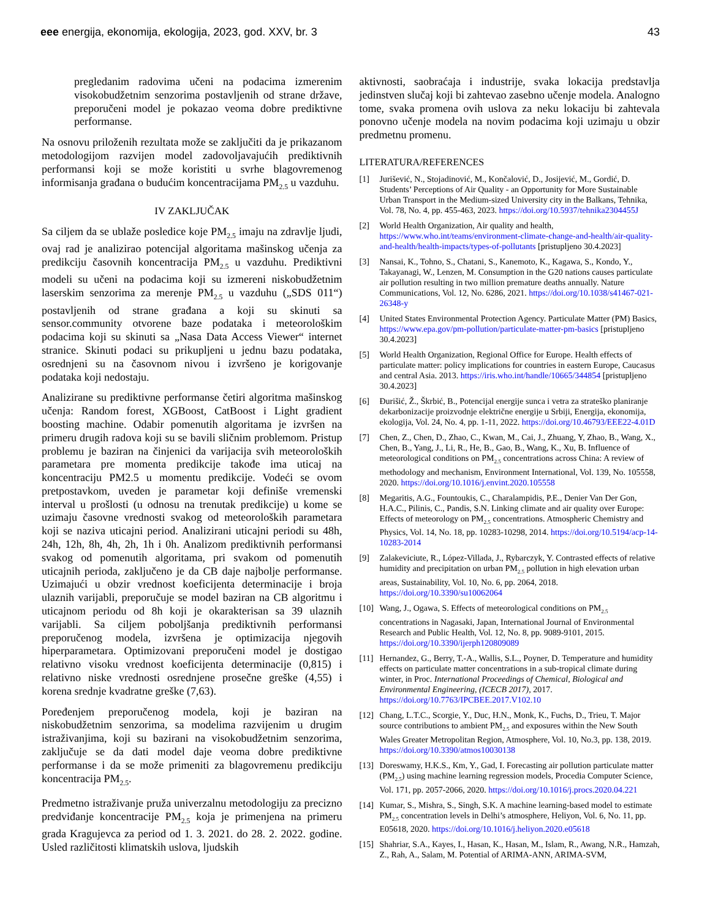eee energija, ekonomija, ekologija, 2023, god. XXV, br. 3 43
pregledanim radovima učeni na podacima izmerenim visokobudžetnim senzorima postavljenih od strane države, preporučeni model je pokazao veoma dobre prediktivne performanse.
Na osnovu priloženih rezultata može se zaključiti da je prikazanom metodologijom razvijen model zadovoljavajućih prediktivnih performansi koji se može koristiti u svrhe blagovremenog informisanja građana o budućim koncentracijama PM<sub>2.5</sub> u vazduhu.
IV ZAKLJUČAK
Sa ciljem da se ublaže posledice koje PM<sub>2.5</sub> imaju na zdravlje ljudi, ovaj rad je analizirao potencijal algoritama mašinskog učenja za predikciju časovnih koncentracija PM<sub>2.5</sub> u vazduhu. Prediktivni modeli su učeni na podacima koji su izmereni niskobudžetnim laserskim senzorima za merenje PM<sub>2.5</sub> u vazduhu („SDS 011“) postavljenih od strane građana a koji su skinuti sa sensor.community otvorene baze podataka i meteorološkim podacima koji su skinuti sa „Nasa Data Access Viewer“ internet stranice. Skinuti podaci su prikupljeni u jednu bazu podataka, osrednjeni su na časovnom nivou i izvršeno je korigovanje podataka koji nedostaju.
Analizirane su prediktivne performanse četiri algoritma mašinskog učenja: Random forest, XGBoost, CatBoost i Light gradient boosting machine. Odabir pomenutih algoritama je izvršen na primeru drugih radova koji su se bavili sličnim problemom. Pristup problemu je baziran na činjenici da varijacija svih meteoroloških parametara pre momenta predikcije takođe ima uticaj na koncentraciju PM2.5 u momentu predikcije. Vodeći se ovom pretpostavkom, uveden je parametar koji definiše vremenski interval u prošlosti (u odnosu na trenutak predikcije) u kome se uzimaju časovne vrednosti svakog od meteoroloških parametara koji se naziva uticajni period. Analizirani uticajni periodi su 48h, 24h, 12h, 8h, 4h, 2h, 1h i 0h. Analizom prediktivnih performansi svakog od pomenutih algoritama, pri svakom od pomenutih uticajnih perioda, zaključeno je da CB daje najbolje performanse. Uzimajući u obzir vrednost koeficijenta determinacije i broja ulaznih varijabli, preporučuje se model baziran na CB algoritmu i uticajnom periodu od 8h koji je okarakterisan sa 39 ulaznih varijabli. Sa ciljem poboljšanja prediktivnih performansi preporučenog modela, izvršena je optimizacija njegovih hiperparametara. Optimizovani preporučeni model je dostigao relativno visoku vrednost koeficijenta determinacije (0,815) i relativno niske vrednosti osrednjene prosečne greške (4,55) i korena srednje kvadratne greške (7,63).
Poređenjem preporučenog modela, koji je baziran na niskobudžetnim senzorima, sa modelima razvijenim u drugim istraživanjima, koji su bazirani na visokobudžetnim senzorima, zaključuje se da dati model daje veoma dobre prediktivne performanse i da se može primeniti za blagovremenu predikciju koncentracija PM<sub>2.5</sub>.
Predmetno istraživanje pruža univerzalnu metodologiju za precizno predviđanje koncentracije PM<sub>2.5</sub> koja je primenjena na primeru grada Kragujevca za period od 1. 3. 2021. do 28. 2. 2022. godine. Usled različitosti klimatskih uslova, ljudskih
aktivnosti, saobraćaja i industrije, svaka lokacija predstavlja jedinstven slučaj koji bi zahtevao zasebno učenje modela. Analogno tome, svaka promena ovih uslova za neku lokaciju bi zahtevala ponovno učenje modela na novim podacima koji uzimaju u obzir predmetnu promenu.
LITERATURA/REFERENCES
[1] Jurišević, N., Stojadinović, M., Končalović, D., Josijević, M., Gordić, D. Students’ Perceptions of Air Quality - an Opportunity for More Sustainable Urban Transport in the Medium-sized University city in the Balkans, Tehnika, Vol. 78, No. 4, pp. 455-463, 2023. https://doi.org/10.5937/tehnika2304455J
[2] World Health Organization, Air quality and health, https://www.who.int/teams/environment-climate-change-and-health/air-quality-and-health/health-impacts/types-of-pollutants [pristupljeno 30.4.2023]
[3] Nansai, K., Tohno, S., Chatani, S., Kanemoto, K., Kagawa, S., Kondo, Y., Takayanagi, W., Lenzen, M. Consumption in the G20 nations causes particulate air pollution resulting in two million premature deaths annually. Nature Communications, Vol. 12, No. 6286, 2021. https://doi.org/10.1038/s41467-021-26348-y
[4] United States Environmental Protection Agency. Particulate Matter (PM) Basics, https://www.epa.gov/pm-pollution/particulate-matter-pm-basics [pristupljeno 30.4.2023]
[5] World Health Organization, Regional Office for Europe. Health effects of particulate matter: policy implications for countries in eastern Europe, Caucasus and central Asia. 2013. https://iris.who.int/handle/10665/344854 [pristupljeno 30.4.2023]
[6] Đurišić, Ž., Škrbić, B., Potencijal energije sunca i vetra za strateško planiranje dekarbonizacije proizvodnje električne energije u Srbiji, Energija, ekonomija, ekologija, Vol. 24, No. 4, pp. 1-11, 2022. https://doi.org/10.46793/EEE22-4.01D
[7] Chen, Z., Chen, D., Zhao, C., Kwan, M., Cai, J., Zhuang, Y, Zhao, B., Wang, X., Chen, B., Yang, J., Li, R., He, B., Gao, B., Wang, K., Xu, B. Influence of meteorological conditions on PM<sub>2.5</sub> concentrations across China: A review of methodology and mechanism, Environment International, Vol. 139, No. 105558, 2020. https://doi.org/10.1016/j.envint.2020.105558
[8] Megaritis, A.G., Fountoukis, C., Charalampidis, P.E., Denier Van Der Gon, H.A.C., Pilinis, C., Pandis, S.N. Linking climate and air quality over Europe: Effects of meteorology on PM<sub>2.5</sub> concentrations. Atmospheric Chemistry and Physics, Vol. 14, No. 18, pp. 10283-10298, 2014. https://doi.org/10.5194/acp-14-10283-2014
[9] Zalakeviciute, R., López-Villada, J., Rybarczyk, Y. Contrasted effects of relative humidity and precipitation on urban PM<sub>2.5</sub> pollution in high elevation urban areas, Sustainability, Vol. 10, No. 6, pp. 2064, 2018. https://doi.org/10.3390/su10062064
[10] Wang, J., Ogawa, S. Effects of meteorological conditions on PM<sub>2.5</sub> concentrations in Nagasaki, Japan, International Journal of Environmental Research and Public Health, Vol. 12, No. 8, pp. 9089-9101, 2015. https://doi.org/10.3390/ijerph120809089
[11] Hernandez, G., Berry, T.-A., Wallis, S.L., Poyner, D. Temperature and humidity effects on particulate matter concentrations in a sub-tropical climate during winter, in Proc. International Proceedings of Chemical, Biological and Environmental Engineering, (ICECB 2017), 2017. https://doi.org/10.7763/IPCBEE.2017.V102.10
[12] Chang, L.T.C., Scorgie, Y., Duc, H.N., Monk, K., Fuchs, D., Trieu, T. Major source contributions to ambient PM<sub>2.5</sub> and exposures within the New South Wales Greater Metropolitan Region, Atmosphere, Vol. 10, No.3, pp. 138, 2019. https://doi.org/10.3390/atmos10030138
[13] Doreswamy, H.K.S., Km, Y., Gad, I. Forecasting air pollution particulate matter (PM<sub>2.5</sub>) using machine learning regression models, Procedia Computer Science, Vol. 171, pp. 2057-2066, 2020. https://doi.org/10.1016/j.procs.2020.04.221
[14] Kumar, S., Mishra, S., Singh, S.K. A machine learning-based model to estimate PM<sub>2.5</sub> concentration levels in Delhi’s atmosphere, Heliyon, Vol. 6, No. 11, pp. E05618, 2020. https://doi.org/10.1016/j.heliyon.2020.e05618
[15] Shahriar, S.A., Kayes, I., Hasan, K., Hasan, M., Islam, R., Awang, N.R., Hamzah, Z., Rah, A., Salam, M. Potential of ARIMA-ANN, ARIMA-SVM,